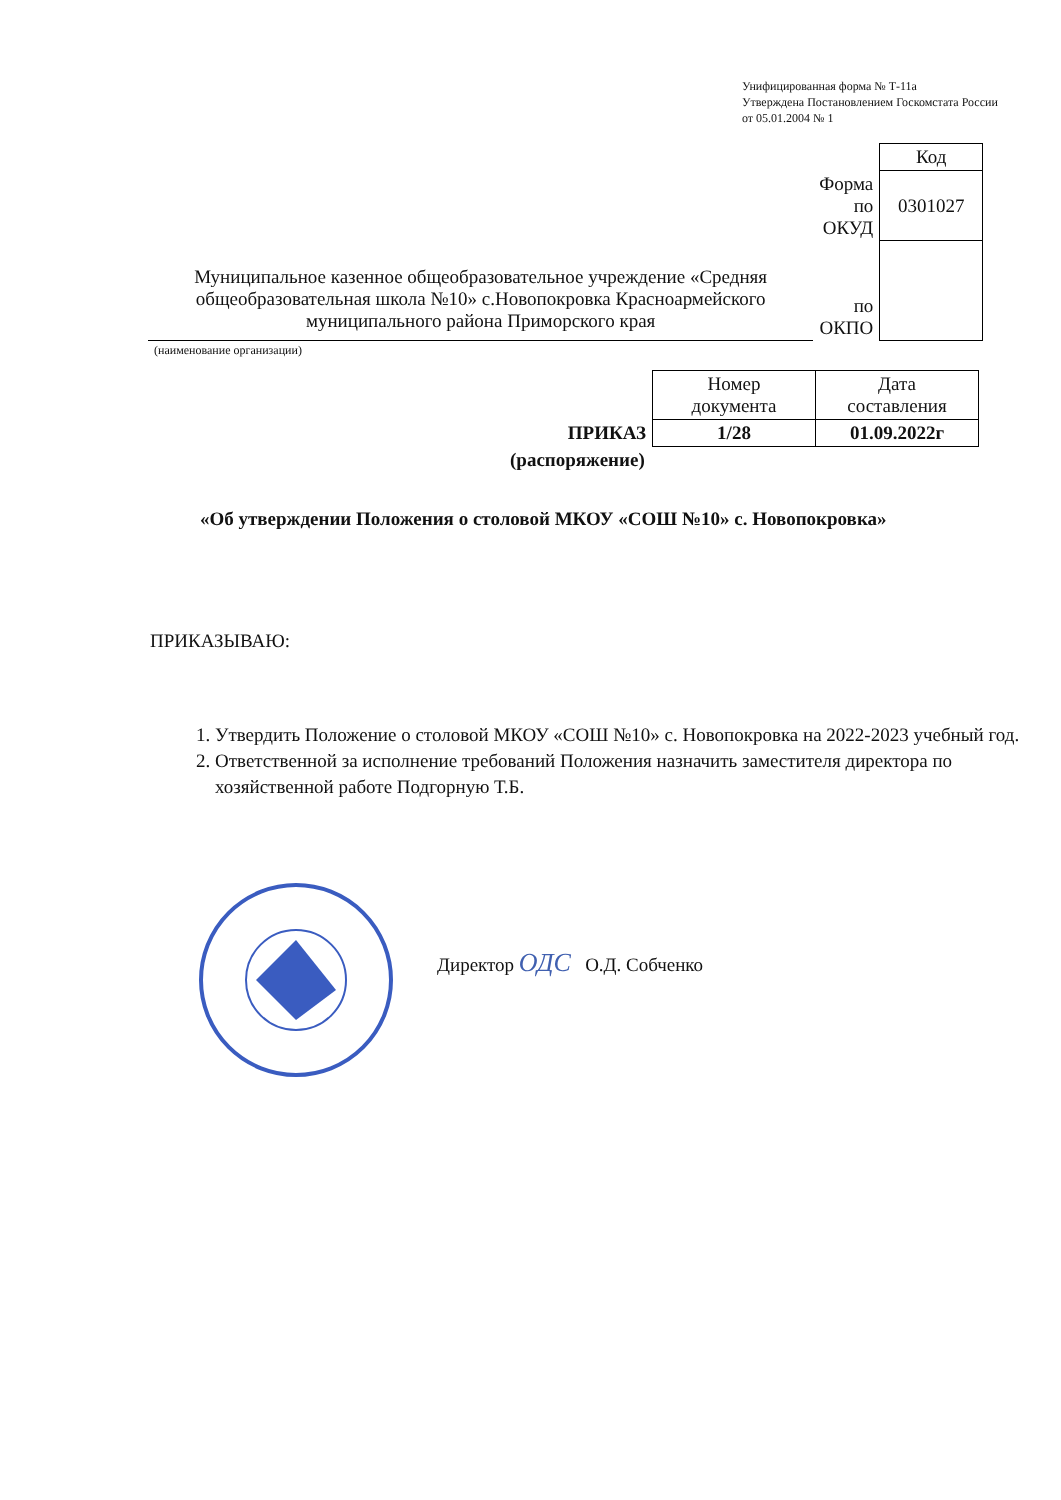Унифицированная форма № Т-11а
Утверждена Постановлением Госкомстата России
от 05.01.2004 № 1
| | | Код |
| | Форма по ОКУД | 0301027 |
| Муниципальное казенное общеобразовательное учреждение «Средняя общеобразовательная школа №10» с.Новопокровка Красноармейского муниципального района Приморского края | по ОКПО | |
| (наименование организации) | | |
| | Номер документа | Дата составления |
| ПРИКАЗ | 1/28 | 01.09.2022г |
| (распоряжение) | | |
«Об утверждении Положения о столовой МКОУ «СОШ №10» с. Новопокровка»
ПРИКАЗЫВАЮ:
1. Утвердить Положение о столовой МКОУ «СОШ №10» с. Новопокровка на 2022-2023 учебный год.
2. Ответственной за исполнение требований Положения назначить заместителя директора по хозяйственной работе Подгорную Т.Б.
Директор ОДС О.Д. Собченко